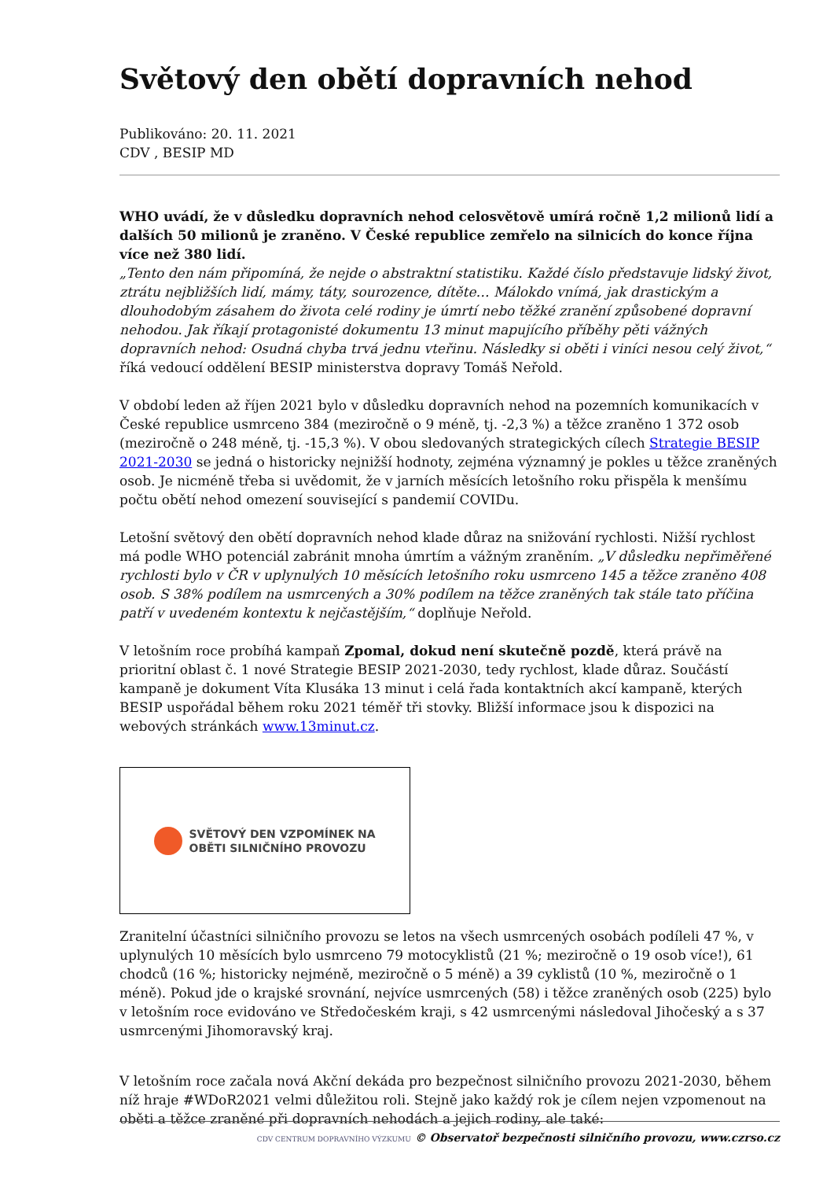Světový den obětí dopravních nehod
Publikováno: 20. 11. 2021
CDV , BESIP MD
WHO uvádí, že v důsledku dopravních nehod celosvětově umírá ročně 1,2 milionů lidí a dalších 50 milionů je zraněno. V České republice zemřelo na silnicích do konce října více než 380 lidí.
„Tento den nám připomíná, že nejde o abstraktní statistiku. Každé číslo představuje lidský život, ztrátu nejbližších lidí, mámy, táty, sourozence, dítěte… Málokdo vnímá, jak drastickým a dlouhodobým zásahem do života celé rodiny je úmrtí nebo těžké zranění způsobené dopravní nehodou. Jak říkají protagonisté dokumentu 13 minut mapujícího příběhy pěti vážných dopravních nehod: Osudná chyba trvá jednu vteřinu. Následky si oběti i viníci nesou celý život,“ říká vedoucí oddělení BESIP ministerstva dopravy Tomáš Neřold.
V období leden až říjen 2021 bylo v důsledku dopravních nehod na pozemních komunikacích v České republice usmrceno 384 (meziročně o 9 méně, tj. -2,3 %) a těžce zraněno 1 372 osob (meziročně o 248 méně, tj. -15,3 %). V obou sledovaných strategických cílech Strategie BESIP 2021-2030 se jedná o historicky nejnižší hodnoty, zejména významný je pokles u těžce zraněných osob. Je nicméně třeba si uvědomit, že v jarních měsících letošního roku přispěla k menšímu počtu obětí nehod omezení související s pandemií COVIDu.
Letošní světový den obětí dopravních nehod klade důraz na snižování rychlosti. Nižší rychlost má podle WHO potenciál zabránit mnoha úmrtím a vážným zraněním. „V důsledku nepřiměřené rychlosti bylo v ČR v uplynulých 10 měsících letošního roku usmrceno 145 a těžce zraněno 408 osob. S 38% podílem na usmrcených a 30% podílem na těžce zraněných tak stále tato příčina patří v uvedeném kontextu k nejčastějším,“ doplňuje Neřold.
V letošním roce probíhá kampaň Zpomal, dokud není skutečně pozdě, která právě na prioritní oblast č. 1 nové Strategie BESIP 2021-2030, tedy rychlost, klade důraz. Součástí kampaně je dokument Víta Klusáka 13 minut i celá řada kontaktních akcí kampaně, kterých BESIP uspořádal během roku 2021 téměř tři stovky. Bližší informace jsou k dispozici na webových stránkách www.13minut.cz.
SVĚTOVÝ DEN VZPOMÍNEK NA
OBĚTI SILNIČNÍHO PROVOZU
Zranitelní účastníci silničního provozu se letos na všech usmrcených osobách podíleli 47 %, v uplynulých 10 měsících bylo usmrceno 79 motocyklistů (21 %; meziročně o 19 osob více!), 61 chodců (16 %; historicky nejméně, meziročně o 5 méně) a 39 cyklistů (10 %, meziročně o 1 méně). Pokud jde o krajské srovnání, nejvíce usmrcených (58) i těžce zraněných osob (225) bylo v letošním roce evidováno ve Středočeském kraji, s 42 usmrcenými následoval Jihočeský a s 37 usmrcenými Jihomoravský kraj.
V letošním roce začala nová Akční dekáda pro bezpečnost silničního provozu 2021-2030, během níž hraje #WDoR2021 velmi důležitou roli. Stejně jako každý rok je cílem nejen vzpomenout na oběti a těžce zraněné při dopravních nehodách a jejich rodiny, ale také:
CDV CENTRUM DOPRAVNÍHO VÝZKUMU © Observatoř bezpečnosti silničního provozu, www.czrso.cz